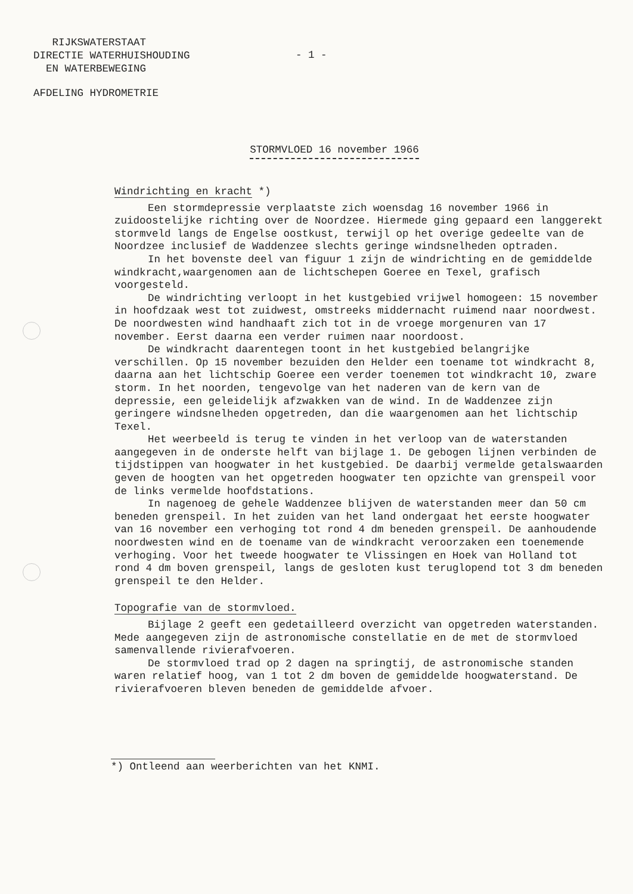RIJKSWATERSTAAT
DIRECTIE WATERHUISHOUDING
EN WATERBEWEGING
- 1 -
AFDELING HYDROMETRIE
STORMVLOED 16 november 1966
Windrichting en kracht *)
Een stormdepressie verplaatste zich woensdag 16 november 1966 in zuidoostelijke richting over de Noordzee. Hiermede ging gepaard een langgerekt stormveld langs de Engelse oostkust, terwijl op het overige gedeelte van de Noordzee inclusief de Waddenzee slechts geringe windsnelheden optraden.
In het bovenste deel van figuur 1 zijn de windrichting en de gemiddelde windkracht,waargenomen aan de lichtschepen Goeree en Texel, grafisch voorgesteld.
De windrichting verloopt in het kustgebied vrijwel homogeen: 15 november in hoofdzaak west tot zuidwest, omstreeks middernacht ruimend naar noordwest. De noordwesten wind handhaaft zich tot in de vroege morgenuren van 17 november. Eerst daarna een verder ruimen naar noordoost.
De windkracht daarentegen toont in het kustgebied belangrijke verschillen. Op 15 november bezuiden den Helder een toename tot windkracht 8, daarna aan het lichtschip Goeree een verder toenemen tot windkracht 10, zware storm. In het noorden, tengevolge van het naderen van de kern van de depressie, een geleidelijk afzwakken van de wind. In de Waddenzee zijn geringere windsnelheden opgetreden, dan die waargenomen aan het lichtschip Texel.
Het weerbeeld is terug te vinden in het verloop van de waterstanden aangegeven in de onderste helft van bijlage 1. De gebogen lijnen verbinden de tijdstippen van hoogwater in het kustgebied. De daarbij vermelde getalswaarden geven de hoogten van het opgetreden hoogwater ten opzichte van grenspeil voor de links vermelde hoofdstations.
In nagenoeg de gehele Waddenzee blijven de waterstanden meer dan 50 cm beneden grenspeil. In het zuiden van het land ondergaat het eerste hoogwater van 16 november een verhoging tot rond 4 dm beneden grenspeil. De aanhoudende noordwesten wind en de toename van de windkracht veroorzaken een toenemende verhoging. Voor het tweede hoogwater te Vlissingen en Hoek van Holland tot rond 4 dm boven grenspeil, langs de gesloten kust teruglopend tot 3 dm beneden grenspeil te den Helder.
Topografie van de stormvloed.
Bijlage 2 geeft een gedetailleerd overzicht van opgetreden waterstanden. Mede aangegeven zijn de astronomische constellatie en de met de stormvloed samenvallende rivierafvoeren.
De stormvloed trad op 2 dagen na springtij, de astronomische standen waren relatief hoog, van 1 tot 2 dm boven de gemiddelde hoogwaterstand. De rivierafvoeren bleven beneden de gemiddelde afvoer.
*) Ontleend aan weerberichten van het KNMI.